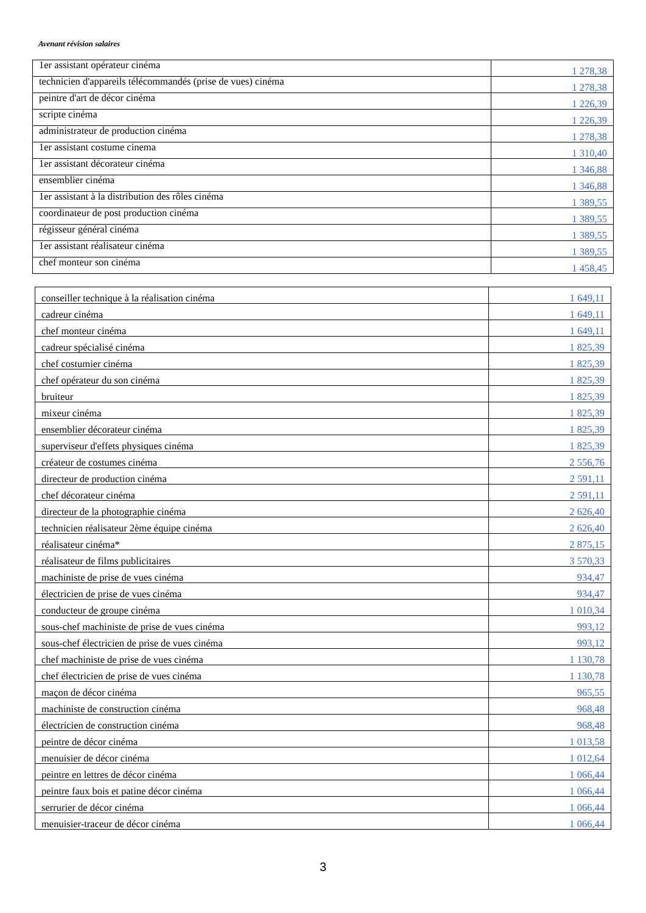Avenant révision salaires
| 1er assistant opérateur cinéma | 1 278,38 |
| technicien d'appareils télécommandés (prise de vues) cinéma | 1 278,38 |
| peintre d'art de décor cinéma | 1 226,39 |
| scripte cinéma | 1 226,39 |
| administrateur de production cinéma | 1 278,38 |
| 1er assistant costume cinema | 1 310,40 |
| 1er assistant décorateur cinéma | 1 346,88 |
| ensemblier cinéma | 1 346,88 |
| 1er assistant à la distribution des rôles cinéma | 1 389,55 |
| coordinateur de post production cinéma | 1 389,55 |
| régisseur général cinéma | 1 389,55 |
| 1er assistant réalisateur cinéma | 1 389,55 |
| chef monteur son cinéma | 1 458,45 |
| conseiller technique à la réalisation cinéma | 1 649,11 |
| cadreur cinéma | 1 649,11 |
| chef monteur cinéma | 1 649,11 |
| cadreur spécialisé cinéma | 1 825,39 |
| chef costumier cinéma | 1 825,39 |
| chef opérateur du son cinéma | 1 825,39 |
| bruiteur | 1 825,39 |
| mixeur cinéma | 1 825,39 |
| ensemblier décorateur cinéma | 1 825,39 |
| superviseur d'effets physiques cinéma | 1 825,39 |
| créateur de costumes cinéma | 2 556,76 |
| directeur de production cinéma | 2 591,11 |
| chef décorateur cinéma | 2 591,11 |
| directeur de la photographie cinéma | 2 626,40 |
| technicien réalisateur 2ème équipe cinéma | 2 626,40 |
| réalisateur cinéma* | 2 875,15 |
| réalisateur de films publicitaires | 3 570,33 |
| machiniste de prise de vues cinéma | 934,47 |
| électricien de prise de vues cinéma | 934,47 |
| conducteur de groupe cinéma | 1 010,34 |
| sous-chef machiniste de prise de vues cinéma | 993,12 |
| sous-chef électricien de prise de vues cinéma | 993,12 |
| chef machiniste de prise de vues cinéma | 1 130,78 |
| chef électricien de prise de vues cinéma | 1 130,78 |
| maçon de décor cinéma | 965,55 |
| machiniste de construction cinéma | 968,48 |
| électricien de construction cinéma | 968,48 |
| peintre de décor cinéma | 1 013,58 |
| menuisier de décor cinéma | 1 012,64 |
| peintre en lettres de décor cinéma | 1 066,44 |
| peintre faux bois et patine décor cinéma | 1 066,44 |
| serrurier de décor cinéma | 1 066,44 |
| menuisier-traceur de décor cinéma | 1 066,44 |
3